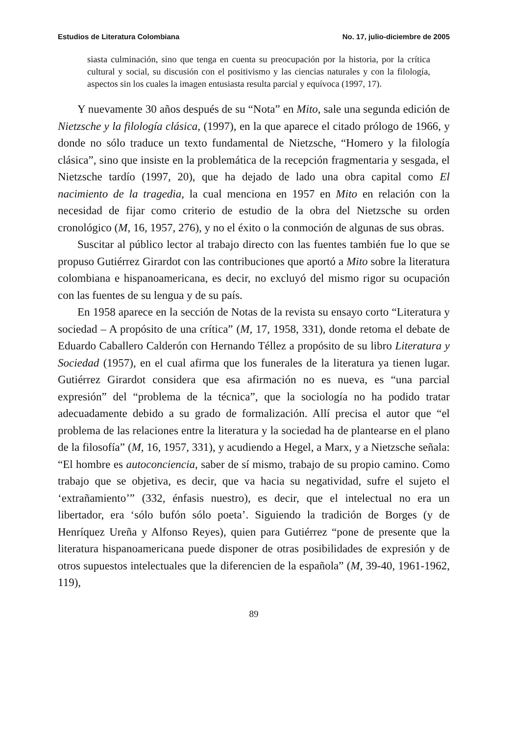Estudios de Literatura Colombiana No. 17, julio-diciembre de 2005
siasta culminación, sino que tenga en cuenta su preocupación por la historia, por la crítica cultural y social, su discusión con el positivismo y las ciencias naturales y con la filología, aspectos sin los cuales la imagen entusiasta resulta parcial y equívoca (1997, 17).
Y nuevamente 30 años después de su “Nota” en Mito, sale una segunda edición de Nietzsche y la filología clásica, (1997), en la que aparece el citado prólogo de 1966, y donde no sólo traduce un texto fundamental de Nietzsche, “Homero y la filología clásica”, sino que insiste en la problemática de la recepción fragmentaria y sesgada, el Nietzsche tardío (1997, 20), que ha dejado de lado una obra capital como El nacimiento de la tragedia, la cual menciona en 1957 en Mito en relación con la necesidad de fijar como criterio de estudio de la obra del Nietzsche su orden cronológico (M, 16, 1957, 276), y no el éxito o la conmoción de algunas de sus obras.
Suscitar al público lector al trabajo directo con las fuentes también fue lo que se propuso Gutiérrez Girardot con las contribuciones que aportó a Mito sobre la literatura colombiana e hispanoamericana, es decir, no excluyó del mismo rigor su ocupación con las fuentes de su lengua y de su país.
En 1958 aparece en la sección de Notas de la revista su ensayo corto “Literatura y sociedad – A propósito de una crítica” (M, 17, 1958, 331), donde retoma el debate de Eduardo Caballero Calderón con Hernando Téllez a propósito de su libro Literatura y Sociedad (1957), en el cual afirma que los funerales de la literatura ya tienen lugar. Gutiérrez Girardot considera que esa afirmación no es nueva, es “una parcial expresión” del “problema de la técnica”, que la sociología no ha podido tratar adecuadamente debido a su grado de formalización. Allí precisa el autor que “el problema de las relaciones entre la literatura y la sociedad ha de plantearse en el plano de la filosofía” (M, 16, 1957, 331), y acudiendo a Hegel, a Marx, y a Nietzsche señala: “El hombre es autoconciencia, saber de sí mismo, trabajo de su propio camino. Como trabajo que se objetiva, es decir, que va hacia su negatividad, sufre el sujeto el ‘extrañamiento’” (332, énfasis nuestro), es decir, que el intelectual no era un libertador, era ‘sólo bufón sólo poeta’. Siguiendo la tradición de Borges (y de Henríquez Ureña y Alfonso Reyes), quien para Gutiérrez “pone de presente que la literatura hispanoamericana puede disponer de otras posibilidades de expresión y de otros supuestos intelectuales que la diferencien de la española” (M, 39-40, 1961-1962, 119),
89